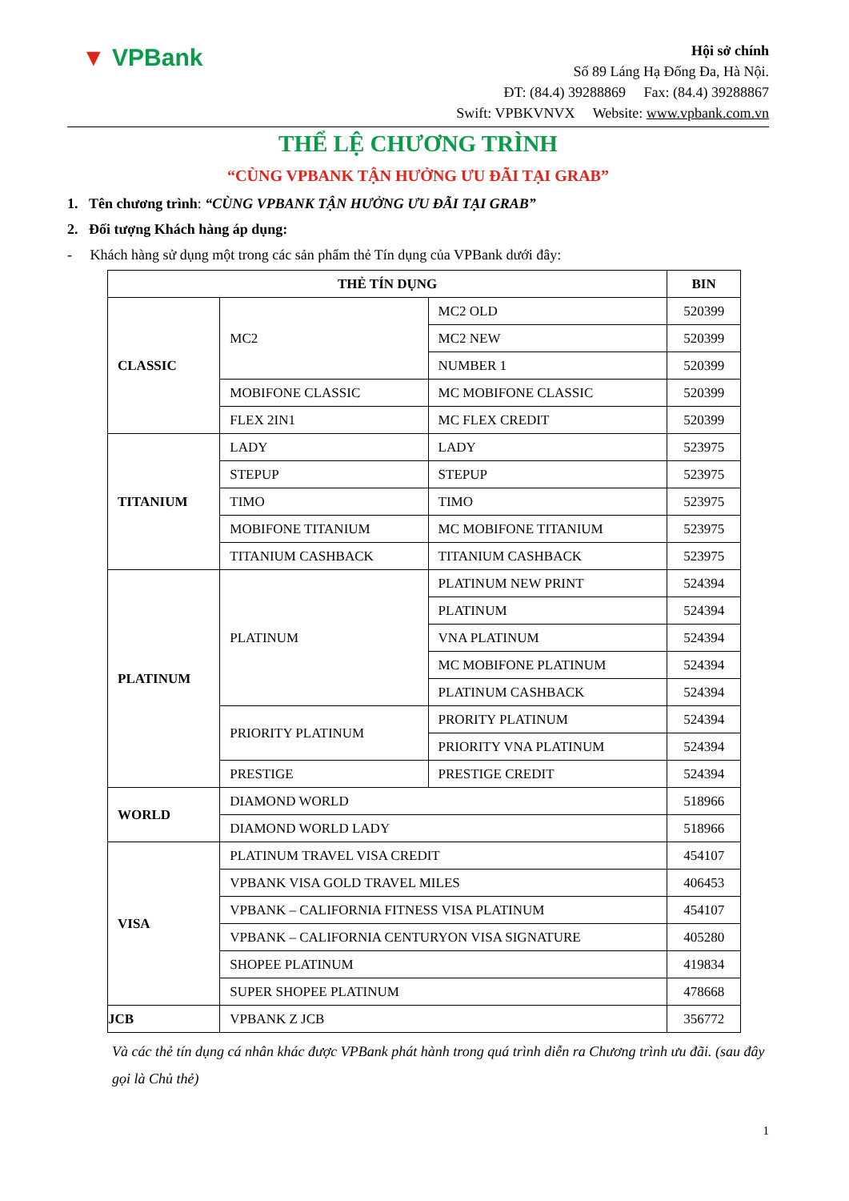▼ VPBank
Hội sở chính
Số 89 Láng Hạ Đống Đa, Hà Nội.
ĐT: (84.4) 39288869 Fax: (84.4) 39288867
Swift: VPBKVNVX Website: www.vpbank.com.vn
THỂ LỆ CHƯƠNG TRÌNH
“CÙNG VPBANK TẬN HƯỞNG ƯU ĐÃI TẠI GRAB”
1. Tên chương trình: “CÙNG VPBANK TẬN HƯỞNG ƯU ĐÃI TẠI GRAB”
2. Đối tượng Khách hàng áp dụng:
- Khách hàng sử dụng một trong các sản phẩm thẻ Tín dụng của VPBank dưới đây:
| THẺ TÍN DỤNG | | | BIN |
| --- | --- | --- | --- |
| CLASSIC | MC2 | MC2 OLD | 520399 |
| | | MC2 NEW | 520399 |
| | | NUMBER 1 | 520399 |
| | MOBIFONE CLASSIC | MC MOBIFONE CLASSIC | 520399 |
| | FLEX 2IN1 | MC FLEX CREDIT | 520399 |
| TITANIUM | LADY | LADY | 523975 |
| | STEPUP | STEPUP | 523975 |
| | TIMO | TIMO | 523975 |
| | MOBIFONE TITANIUM | MC MOBIFONE TITANIUM | 523975 |
| | TITANIUM CASHBACK | TITANIUM CASHBACK | 523975 |
| PLATINUM | PLATINUM | PLATINUM NEW PRINT | 524394 |
| | | PLATINUM | 524394 |
| | | VNA PLATINUM | 524394 |
| | | MC MOBIFONE PLATINUM | 524394 |
| | | PLATINUM CASHBACK | 524394 |
| | PRIORITY PLATINUM | PRORITY PLATINUM | 524394 |
| | | PRIORITY VNA PLATINUM | 524394 |
| | PRESTIGE | PRESTIGE CREDIT | 524394 |
| WORLD | DIAMOND WORLD | | 518966 |
| | DIAMOND WORLD LADY | | 518966 |
| VISA | PLATINUM TRAVEL VISA CREDIT | | 454107 |
| | VPBANK VISA GOLD TRAVEL MILES | | 406453 |
| | VPBANK – CALIFORNIA FITNESS VISA PLATINUM | | 454107 |
| | VPBANK – CALIFORNIA CENTURYON VISA SIGNATURE | | 405280 |
| | SHOPEE PLATINUM | | 419834 |
| | SUPER SHOPEE PLATINUM | | 478668 |
| JCB | VPBANK Z JCB | | 356772 |
Và các thẻ tín dụng cá nhân khác được VPBank phát hành trong quá trình diễn ra Chương trình ưu đãi. (sau đây gọi là Chủ thẻ)
1